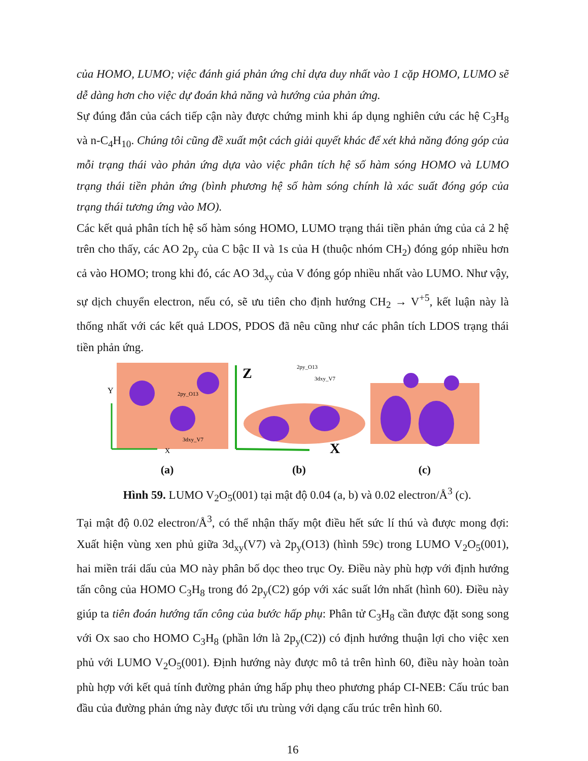của HOMO, LUMO; việc đánh giá phản ứng chỉ dựa duy nhất vào 1 cặp HOMO, LUMO sẽ dễ dàng hơn cho việc dự đoán khả năng và hướng của phản ứng.
Sự đúng đắn của cách tiếp cận này được chứng minh khi áp dụng nghiên cứu các hệ C<sub>3</sub>H<sub>8</sub> và n-C<sub>4</sub>H<sub>10</sub>. Chúng tôi cũng đề xuất một cách giải quyết khác để xét khả năng đóng góp của mỗi trạng thái vào phản ứng dựa vào việc phân tích hệ số hàm sóng HOMO và LUMO trạng thái tiền phản ứng (bình phương hệ số hàm sóng chính là xác suất đóng góp của trạng thái tương ứng vào MO).
Các kết quả phân tích hệ số hàm sóng HOMO, LUMO trạng thái tiền phản ứng của cả 2 hệ trên cho thấy, các AO 2p<sub>y</sub> của C bậc II và 1s của H (thuộc nhóm CH<sub>2</sub>) đóng góp nhiều hơn cả vào HOMO; trong khi đó, các AO 3d<sub>xy</sub> của V đóng góp nhiều nhất vào LUMO. Như vậy, sự dịch chuyển electron, nếu có, sẽ ưu tiên cho định hướng CH<sub>2</sub> → V<sup>+5</sup>, kết luận này là thống nhất với các kết quả LDOS, PDOS đã nêu cũng như các phân tích LDOS trạng thái tiền phản ứng.
Y
2py_O13
3dxy_V7
X
(a)
Z
2py_O13
3dxy_V7
X
(b)
(c)
Hình 59. LUMO V<sub>2</sub>O<sub>5</sub>(001) tại mật độ 0.04 (a, b) và 0.02 electron/Å<sup>3</sup> (c).
Tại mật độ 0.02 electron/Å<sup>3</sup>, có thể nhận thấy một điều hết sức lí thú và được mong đợi: Xuất hiện vùng xen phủ giữa 3d<sub>xy</sub>(V7) và 2p<sub>y</sub>(O13) (hình 59c) trong LUMO V<sub>2</sub>O<sub>5</sub>(001), hai miền trái dấu của MO này phân bố dọc theo trục Oy. Điều này phù hợp với định hướng tấn công của HOMO C<sub>3</sub>H<sub>8</sub> trong đó 2p<sub>y</sub>(C2) góp với xác suất lớn nhất (hình 60). Điều này giúp ta tiên đoán hướng tấn công của bước hấp phụ: Phân tử C<sub>3</sub>H<sub>8</sub> cần được đặt song song với Ox sao cho HOMO C<sub>3</sub>H<sub>8</sub> (phần lớn là 2p<sub>y</sub>(C2)) có định hướng thuận lợi cho việc xen phủ với LUMO V<sub>2</sub>O<sub>5</sub>(001). Định hướng này được mô tả trên hình 60, điều này hoàn toàn phù hợp với kết quả tính đường phản ứng hấp phụ theo phương pháp CI-NEB: Cấu trúc ban đầu của đường phản ứng này được tối ưu trùng với dạng cấu trúc trên hình 60.
16